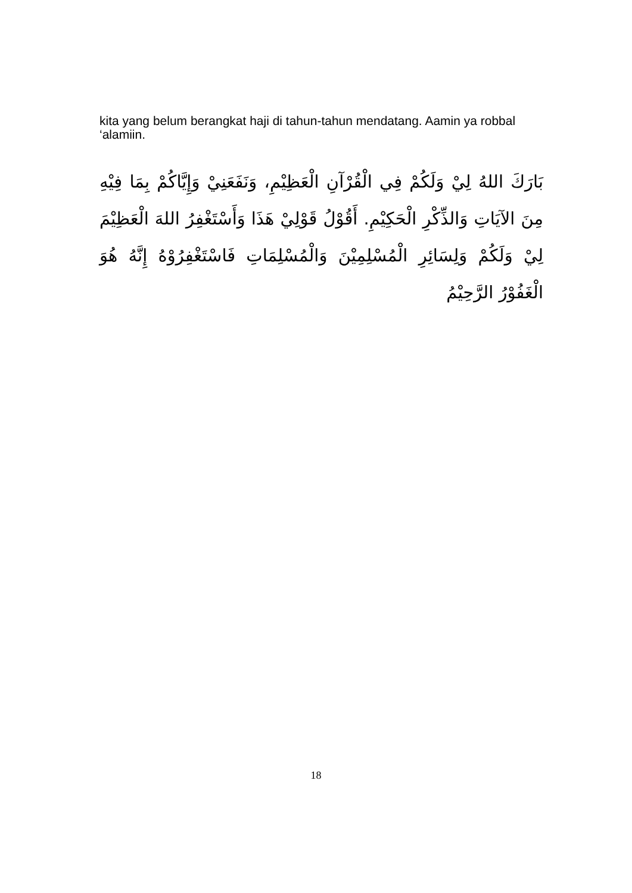kita yang belum berangkat haji di tahun-tahun mendatang. Aamin ya robbal ‘alamiin.
بَارَكَ اللهُ لِيْ وَلَكُمْ فِي الْقُرْآنِ الْعَظِيْمِ، وَنَفَعَنِيْ وَإِيَّاكُمْ بِمَا فِيْهِ مِنَ الآيَاتِ وَالذِّكْرِ الْحَكِيْمِ. أَقُوْلُ قَوْلِيْ هَذَا وَأَسْتَغْفِرُ اللهَ الْعَظِيْمَ لِيْ وَلَكُمْ وَلِسَائِرِ الْمُسْلِمِيْنَ وَالْمُسْلِمَاتِ فَاسْتَغْفِرُوْهُ إِنَّهُ هُوَ الْغَفُوْرُ الرَّحِيْمُ
18